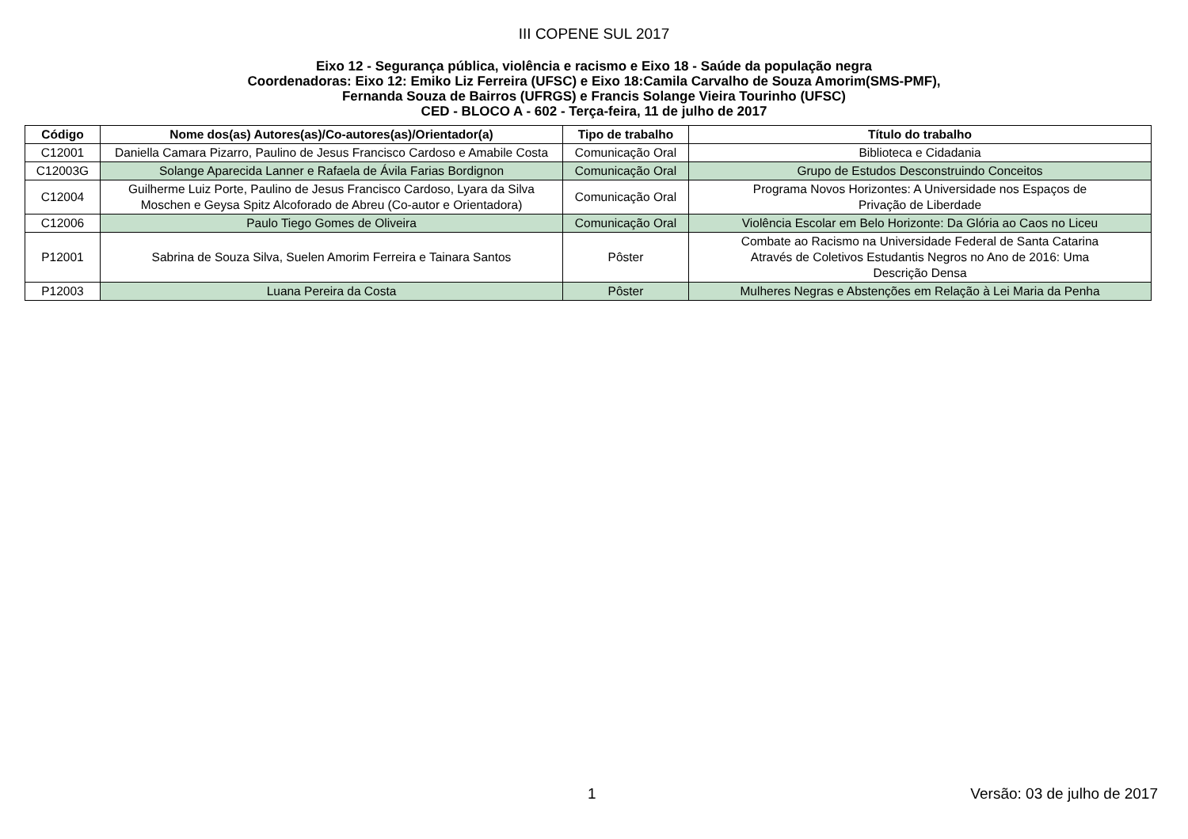III COPENE SUL 2017
Eixo 12 - Segurança pública, violência e racismo e Eixo 18 - Saúde da população negra
Coordenadoras: Eixo 12: Emiko Liz Ferreira (UFSC) e Eixo 18:Camila Carvalho de Souza Amorim(SMS-PMF),
Fernanda Souza de Bairros (UFRGS) e Francis Solange Vieira Tourinho (UFSC)
CED - BLOCO A - 602 - Terça-feira, 11 de julho de 2017
| Código | Nome dos(as) Autores(as)/Co-autores(as)/Orientador(a) | Tipo de trabalho | Título do trabalho |
| --- | --- | --- | --- |
| C12001 | Daniella Camara Pizarro, Paulino de Jesus Francisco Cardoso e Amabile Costa | Comunicação Oral | Biblioteca e Cidadania |
| C12003G | Solange Aparecida Lanner e Rafaela de Ávila Farias Bordignon | Comunicação Oral | Grupo de Estudos Desconstruindo Conceitos |
| C12004 | Guilherme Luiz Porte, Paulino de Jesus Francisco Cardoso, Lyara da Silva Moschen e Geysa Spitz Alcoforado de Abreu (Co-autor e Orientadora) | Comunicação Oral | Programa Novos Horizontes: A Universidade nos Espaços de Privação de Liberdade |
| C12006 | Paulo Tiego Gomes de Oliveira | Comunicação Oral | Violência Escolar em Belo Horizonte: Da Glória ao Caos no Liceu |
| P12001 | Sabrina de Souza Silva, Suelen Amorim Ferreira e Tainara Santos | Pôster | Combate ao Racismo na Universidade Federal de Santa Catarina Através de Coletivos Estudantis Negros no Ano de 2016: Uma Descrição Densa |
| P12003 | Luana Pereira da Costa | Pôster | Mulheres Negras e Abstenções em Relação à Lei Maria da Penha |
1 Versão: 03 de julho de 2017